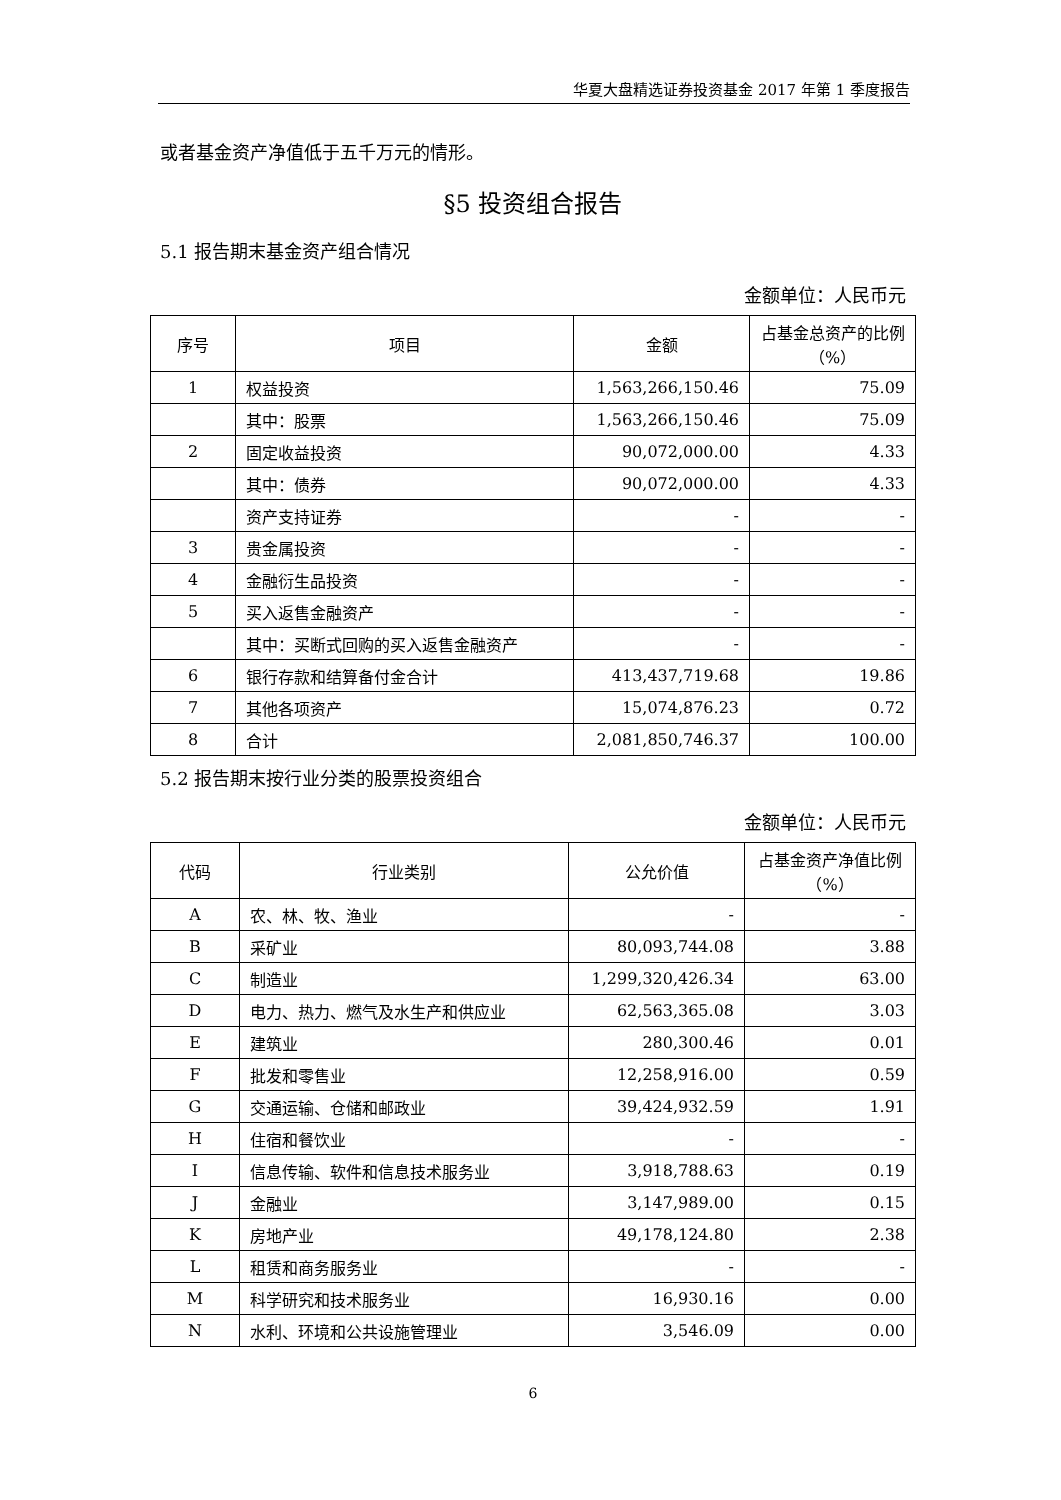华夏大盘精选证券投资基金 2017 年第 1 季度报告
或者基金资产净值低于五千万元的情形。
§5 投资组合报告
5.1 报告期末基金资产组合情况
金额单位：人民币元
| 序号 | 项目 | 金额 | 占基金总资产的比例（%） |
| --- | --- | --- | --- |
| 1 | 权益投资 | 1,563,266,150.46 | 75.09 |
| | 其中：股票 | 1,563,266,150.46 | 75.09 |
| 2 | 固定收益投资 | 90,072,000.00 | 4.33 |
| | 其中：债券 | 90,072,000.00 | 4.33 |
| | 资产支持证券 | - | - |
| 3 | 贵金属投资 | - | - |
| 4 | 金融衍生品投资 | - | - |
| 5 | 买入返售金融资产 | - | - |
| | 其中：买断式回购的买入返售金融资产 | - | - |
| 6 | 银行存款和结算备付金合计 | 413,437,719.68 | 19.86 |
| 7 | 其他各项资产 | 15,074,876.23 | 0.72 |
| 8 | 合计 | 2,081,850,746.37 | 100.00 |
5.2 报告期末按行业分类的股票投资组合
金额单位：人民币元
| 代码 | 行业类别 | 公允价值 | 占基金资产净值比例（%） |
| --- | --- | --- | --- |
| A | 农、林、牧、渔业 | - | - |
| B | 采矿业 | 80,093,744.08 | 3.88 |
| C | 制造业 | 1,299,320,426.34 | 63.00 |
| D | 电力、热力、燃气及水生产和供应业 | 62,563,365.08 | 3.03 |
| E | 建筑业 | 280,300.46 | 0.01 |
| F | 批发和零售业 | 12,258,916.00 | 0.59 |
| G | 交通运输、仓储和邮政业 | 39,424,932.59 | 1.91 |
| H | 住宿和餐饮业 | - | - |
| I | 信息传输、软件和信息技术服务业 | 3,918,788.63 | 0.19 |
| J | 金融业 | 3,147,989.00 | 0.15 |
| K | 房地产业 | 49,178,124.80 | 2.38 |
| L | 租赁和商务服务业 | - | - |
| M | 科学研究和技术服务业 | 16,930.16 | 0.00 |
| N | 水利、环境和公共设施管理业 | 3,546.09 | 0.00 |
6